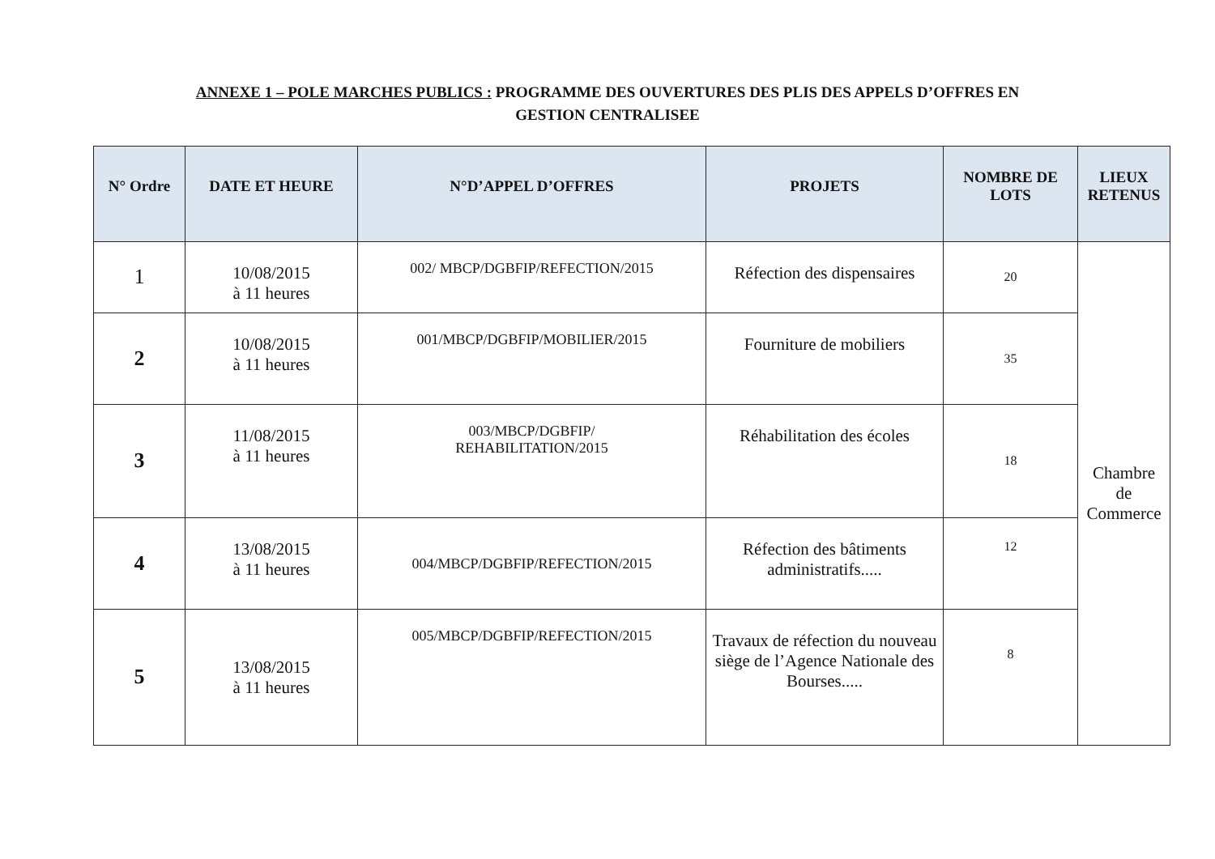ANNEXE 1 – POLE MARCHES PUBLICS : PROGRAMME DES OUVERTURES DES PLIS DES APPELS D’OFFRES EN
GESTION CENTRALISEE
| N° Ordre | DATE ET HEURE | N°D’APPEL D’OFFRES | PROJETS | NOMBRE DE LOTS | LIEUX RETENUS |
| --- | --- | --- | --- | --- | --- |
| 1 | 10/08/2015 à 11 heures | 002/ MBCP/DGBFIP/REFECTION/2015 | Réfection des dispensaires | 20 | Chambre de Commerce |
| 2 | 10/08/2015 à 11 heures | 001/MBCP/DGBFIP/MOBILIER/2015 | Fourniture de mobiliers | 35 | |
| 3 | 11/08/2015 à 11 heures | 003/MBCP/DGBFIP/ REHABILITATION/2015 | Réhabilitation des écoles | 18 | |
| 4 | 13/08/2015 à 11 heures | 004/MBCP/DGBFIP/REFECTION/2015 | Réfection des bâtiments administratifs..... | 12 | |
| 5 | 13/08/2015 à 11 heures | 005/MBCP/DGBFIP/REFECTION/2015 | Travaux de réfection du nouveau siège de l’Agence Nationale des Bourses..... | 8 | |